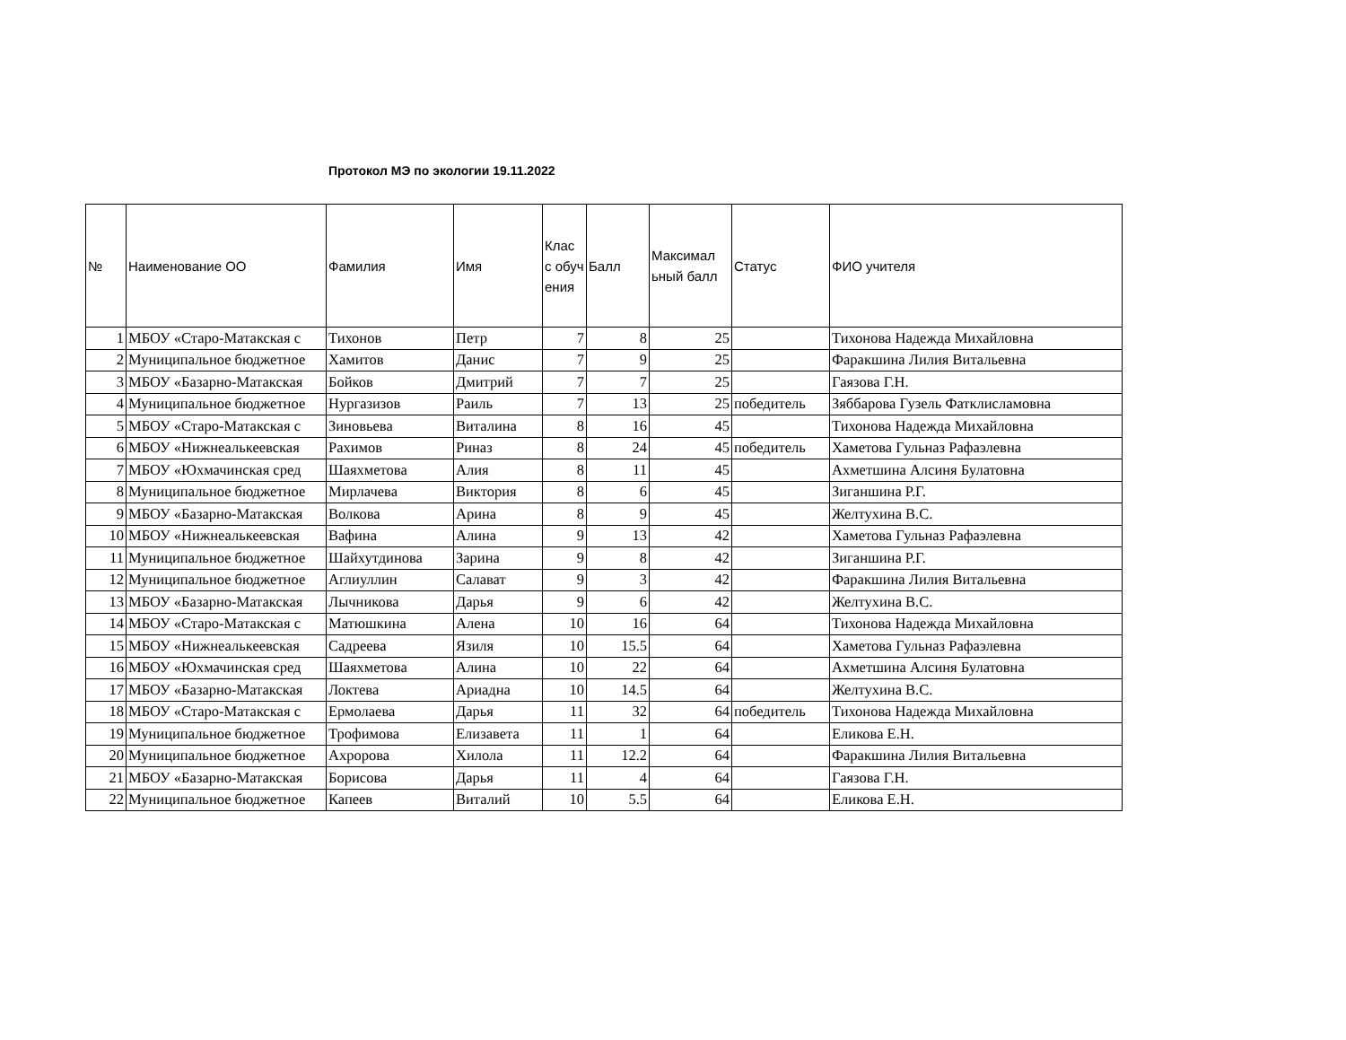Протокол МЭ по экологии 19.11.2022
| № | Наименование ОО | Фамилия | Имя | Клас с обуч ения | Балл | Максимал ьный балл | Статус | ФИО учителя |
| --- | --- | --- | --- | --- | --- | --- | --- | --- |
| 1 | МБОУ «Старо-Матакская с | Тихонов | Петр | 7 | 8 | 25 | | Тихонова Надежда Михайловна |
| 2 | Муниципальное бюджетное | Хамитов | Данис | 7 | 9 | 25 | | Фаракшина Лилия Витальевна |
| 3 | МБОУ «Базарно-Матакская | Бойков | Дмитрий | 7 | 7 | 25 | | Гаязова Г.Н. |
| 4 | Муниципальное бюджетное | Нургазизов | Раиль | 7 | 13 | 25 | победитель | Зяббарова Гузель Фатклисламовна |
| 5 | МБОУ «Старо-Матакская с | Зиновьева | Виталина | 8 | 16 | 45 | | Тихонова Надежда Михайловна |
| 6 | МБОУ «Нижнеалькеевская | Рахимов | Риназ | 8 | 24 | 45 | победитель | Хаметова Гульназ Рафаэлевна |
| 7 | МБОУ «Юхмачинская сред | Шаяхметова | Алия | 8 | 11 | 45 | | Ахметшина Алсиня Булатовна |
| 8 | Муниципальное бюджетное | Мирлачева | Виктория | 8 | 6 | 45 | | Зиганшина Р.Г. |
| 9 | МБОУ «Базарно-Матакская | Волкова | Арина | 8 | 9 | 45 | | Желтухина В.С. |
| 10 | МБОУ «Нижнеалькеевская | Вафина | Алина | 9 | 13 | 42 | | Хаметова Гульназ Рафаэлевна |
| 11 | Муниципальное бюджетное | Шайхутдинова | Зарина | 9 | 8 | 42 | | Зиганшина Р.Г. |
| 12 | Муниципальное бюджетное | Аглиуллин | Салават | 9 | 3 | 42 | | Фаракшина Лилия Витальевна |
| 13 | МБОУ «Базарно-Матакская | Лычникова | Дарья | 9 | 6 | 42 | | Желтухина В.С. |
| 14 | МБОУ «Старо-Матакская с | Матюшкина | Алена | 10 | 16 | 64 | | Тихонова Надежда Михайловна |
| 15 | МБОУ «Нижнеалькеевская | Садреева | Язиля | 10 | 15.5 | 64 | | Хаметова Гульназ Рафаэлевна |
| 16 | МБОУ «Юхмачинская сред | Шаяхметова | Алина | 10 | 22 | 64 | | Ахметшина Алсиня Булатовна |
| 17 | МБОУ «Базарно-Матакская | Локтева | Ариадна | 10 | 14.5 | 64 | | Желтухина В.С. |
| 18 | МБОУ «Старо-Матакская с | Ермолаева | Дарья | 11 | 32 | 64 | победитель | Тихонова Надежда Михайловна |
| 19 | Муниципальное бюджетное | Трофимова | Елизавета | 11 | 1 | 64 | | Еликова Е.Н. |
| 20 | Муниципальное бюджетное | Ахророва | Хилола | 11 | 12.2 | 64 | | Фаракшина Лилия Витальевна |
| 21 | МБОУ «Базарно-Матакская | Борисова | Дарья | 11 | 4 | 64 | | Гаязова Г.Н. |
| 22 | Муниципальное бюджетное | Капеев | Виталий | 10 | 5.5 | 64 | | Еликова Е.Н. |